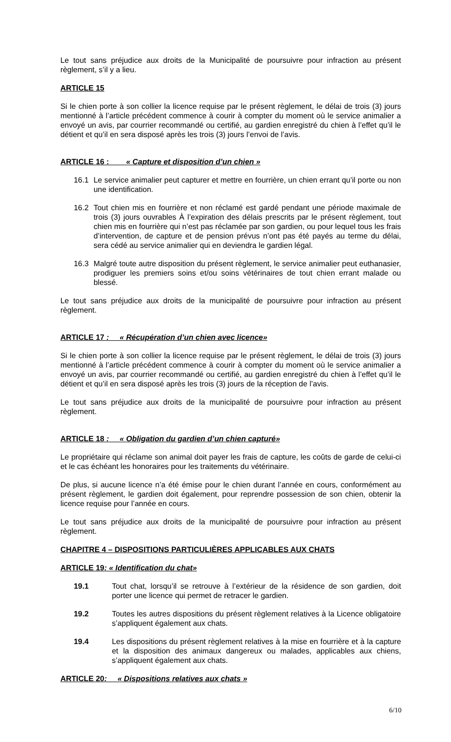Le tout sans préjudice aux droits de la Municipalité de poursuivre pour infraction au présent règlement, s’il y a lieu.
ARTICLE 15
Si le chien porte à son collier la licence requise par le présent règlement, le délai de trois (3) jours mentionné à l’article précédent commence à courir à compter du moment où le service animalier a envoyé un avis, par courrier recommandé ou certifié, au gardien enregistré du chien à l’effet qu’il le détient et qu’il en sera disposé après les trois (3) jours l’envoi de l’avis.
ARTICLE 16 : « Capture et disposition d’un chien »
16.1 Le service animalier peut capturer et mettre en fourrière, un chien errant qu’il porte ou non une identification.
16.2 Tout chien mis en fourrière et non réclamé est gardé pendant une période maximale de trois (3) jours ouvrables À l’expiration des délais prescrits par le présent règlement, tout chien mis en fourrière qui n’est pas réclamée par son gardien, ou pour lequel tous les frais d’intervention, de capture et de pension prévus n’ont pas été payés au terme du délai, sera cédé au service animalier qui en deviendra le gardien légal.
16.3 Malgré toute autre disposition du présent règlement, le service animalier peut euthanasier, prodiguer les premiers soins et/ou soins vétérinaires de tout chien errant malade ou blessé.
Le tout sans préjudice aux droits de la municipalité de poursuivre pour infraction au présent règlement.
ARTICLE 17 : « Récupération d’un chien avec licence»
Si le chien porte à son collier la licence requise par le présent règlement, le délai de trois (3) jours mentionné à l’article précédent commence à courir à compter du moment où le service animalier a envoyé un avis, par courrier recommandé ou certifié, au gardien enregistré du chien à l’effet qu’il le détient et qu’il en sera disposé après les trois (3) jours de la réception de l’avis.
Le tout sans préjudice aux droits de la municipalité de poursuivre pour infraction au présent règlement.
ARTICLE 18 : « Obligation du gardien d’un chien capturé»
Le propriétaire qui réclame son animal doit payer les frais de capture, les coûts de garde de celui-ci et le cas échéant les honoraires pour les traitements du vétérinaire.
De plus, si aucune licence n’a été émise pour le chien durant l’année en cours, conformément au présent règlement, le gardien doit également, pour reprendre possession de son chien, obtenir la licence requise pour l’année en cours.
Le tout sans préjudice aux droits de la municipalité de poursuivre pour infraction au présent règlement.
CHAPITRE 4 – DISPOSITIONS PARTICULIÈRES APPLICABLES AUX CHATS
ARTICLE 19: « Identification du chat»
19.1 Tout chat, lorsqu’il se retrouve à l’extérieur de la résidence de son gardien, doit porter une licence qui permet de retracer le gardien.
19.2 Toutes les autres dispositions du présent règlement relatives à la Licence obligatoire s’appliquent également aux chats.
19.4 Les dispositions du présent règlement relatives à la mise en fourrière et à la capture et la disposition des animaux dangereux ou malades, applicables aux chiens, s’appliquent également aux chats.
ARTICLE 20: « Dispositions relatives aux chats »
6/10